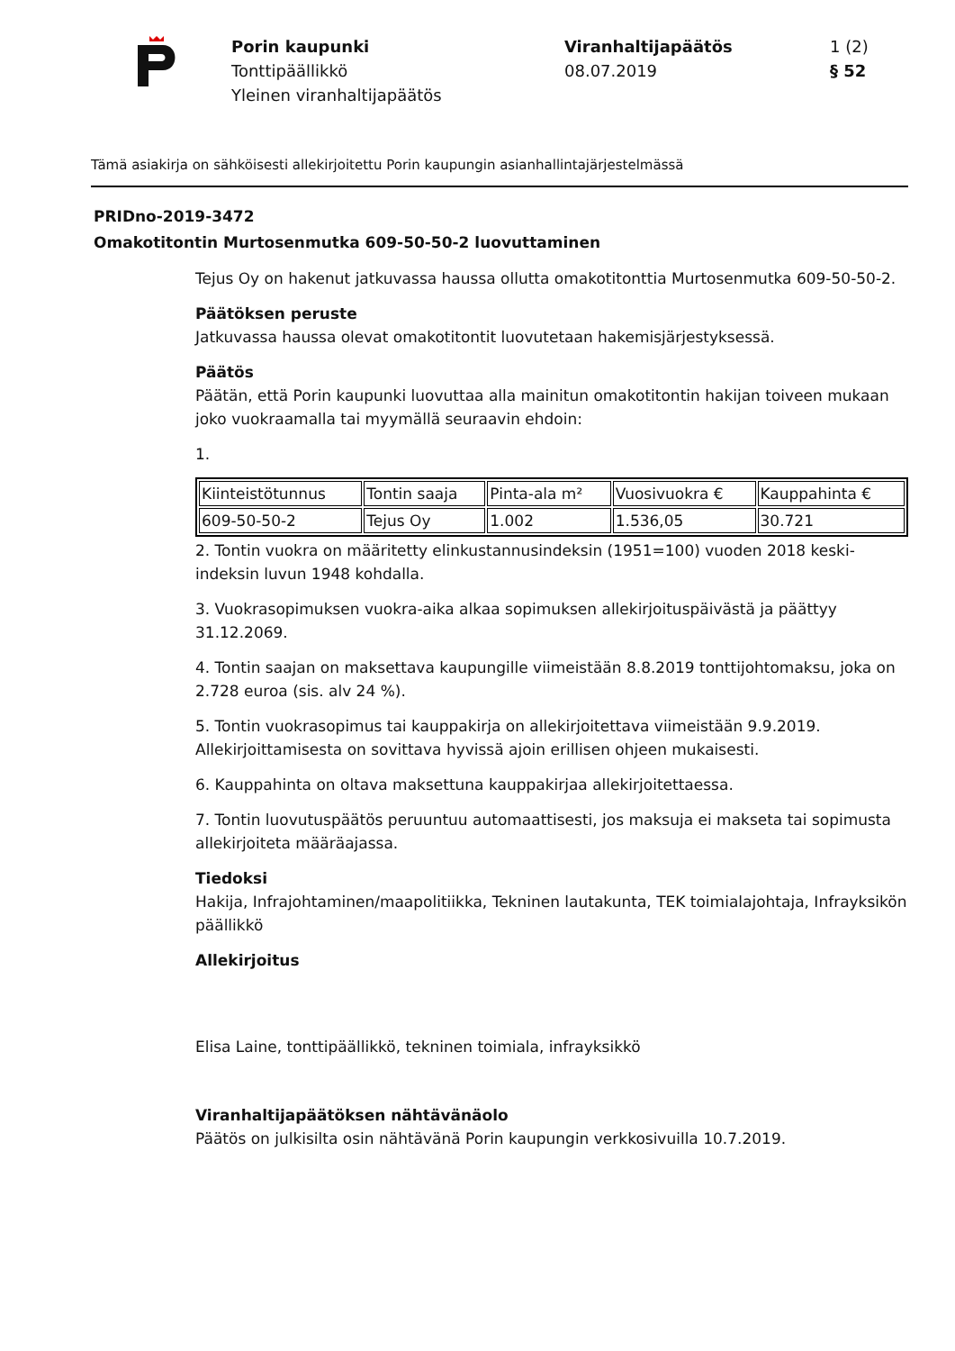Porin kaupunki
Tonttipäällikkö
Yleinen viranhaltijapäätös
Viranhaltijapäätös
08.07.2019
1 (2)
§ 52
Tämä asiakirja on sähköisesti allekirjoitettu Porin kaupungin asianhallintajärjestelmässä
PRIDno-2019-3472
Omakotitontin Murtosenmutka 609-50-50-2 luovuttaminen
Tejus Oy on hakenut jatkuvassa haussa ollutta omakotitonttia Murtosenmutka 609-50-50-2.
Päätöksen peruste
Jatkuvassa haussa olevat omakotitontit luovutetaan hakemisjärjestyksessä.
Päätös
Päätän, että Porin kaupunki luovuttaa alla mainitun omakotitontin hakijan toiveen mukaan joko vuokraamalla tai myymällä seuraavin ehdoin:
1.
| Kiinteistötunnus | Tontin saaja | Pinta-ala m² | Vuosivuokra € | Kauppahinta € |
| 609-50-50-2 | Tejus Oy | 1.002 | 1.536,05 | 30.721 |
2. Tontin vuokra on määritetty elinkustannusindeksin (1951=100) vuoden 2018 keski-indeksin luvun 1948 kohdalla.
3. Vuokrasopimuksen vuokra-aika alkaa sopimuksen allekirjoituspäivästä ja päättyy 31.12.2069.
4. Tontin saajan on maksettava kaupungille viimeistään 8.8.2019 tonttijohtomaksu, joka on 2.728 euroa (sis. alv 24 %).
5. Tontin vuokrasopimus tai kauppakirja on allekirjoitettava viimeistään 9.9.2019. Allekirjoittamisesta on sovittava hyvissä ajoin erillisen ohjeen mukaisesti.
6. Kauppahinta on oltava maksettuna kauppakirjaa allekirjoitettaessa.
7. Tontin luovutuspäätös peruuntuu automaattisesti, jos maksuja ei makseta tai sopimusta allekirjoiteta määräajassa.
Tiedoksi
Hakija, Infrajohtaminen/maapolitiikka, Tekninen lautakunta, TEK toimialajohtaja, Infrayksikön päällikkö
Allekirjoitus
Elisa Laine, tonttipäällikkö, tekninen toimiala, infrayksikkö
Viranhaltijapäätöksen nähtävänäolo
Päätös on julkisilta osin nähtävänä Porin kaupungin verkkosivuilla 10.7.2019.